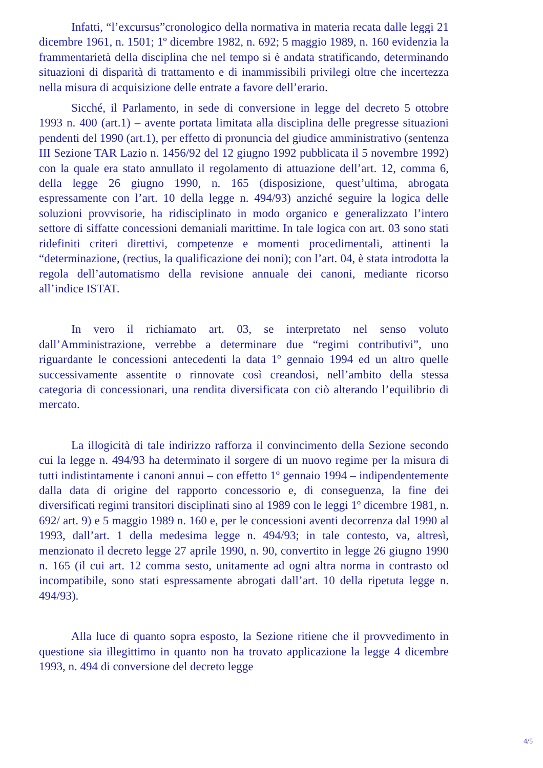Infatti, “l’excursus”cronologico della normativa in materia recata dalle leggi 21 dicembre 1961, n. 1501; 1º dicembre 1982, n. 692; 5 maggio 1989, n. 160 evidenzia la frammentarietà della disciplina che nel tempo si è andata stratificando, determinando situazioni di disparità di trattamento e di inammissibili privilegi oltre che incertezza nella misura di acquisizione delle entrate a favore dell’erario.
Sicché, il Parlamento, in sede di conversione in legge del decreto 5 ottobre 1993 n. 400 (art.1) – avente portata limitata alla disciplina delle pregresse situazioni pendenti del 1990 (art.1), per effetto di pronuncia del giudice amministrativo (sentenza III Sezione TAR Lazio n. 1456/92 del 12 giugno 1992 pubblicata il 5 novembre 1992) con la quale era stato annullato il regolamento di attuazione dell’art. 12, comma 6, della legge 26 giugno 1990, n. 165 (disposizione, quest’ultima, abrogata espressamente con l’art. 10 della legge n. 494/93) anziché seguire la logica delle soluzioni provvisorie, ha ridisciplinato in modo organico e generalizzato l’intero settore di siffatte concessioni demaniali marittime. In tale logica con art. 03 sono stati ridefiniti criteri direttivi, competenze e momenti procedimentali, attinenti la “determinazione, (rectius, la qualificazione dei noni); con l’art. 04, è stata introdotta la regola dell’automatismo della revisione annuale dei canoni, mediante ricorso all’indice ISTAT.
In vero il richiamato art. 03, se interpretato nel senso voluto dall’Amministrazione, verrebbe a determinare due “regimi contributivi”, uno riguardante le concessioni antecedenti la data 1º gennaio 1994 ed un altro quelle successivamente assentite o rinnovate così creandosi, nell’ambito della stessa categoria di concessionari, una rendita diversificata con ciò alterando l’equilibrio di mercato.
La illogicità di tale indirizzo rafforza il convincimento della Sezione secondo cui la legge n. 494/93 ha determinato il sorgere di un nuovo regime per la misura di tutti indistintamente i canoni annui – con effetto 1º gennaio 1994 – indipendentemente dalla data di origine del rapporto concessorio e, di conseguenza, la fine dei diversificati regimi transitori disciplinati sino al 1989 con le leggi 1º dicembre 1981, n. 692/ art. 9) e 5 maggio 1989 n. 160 e, per le concessioni aventi decorrenza dal 1990 al 1993, dall’art. 1 della medesima legge n. 494/93; in tale contesto, va, altresì, menzionato il decreto legge 27 aprile 1990, n. 90, convertito in legge 26 giugno 1990 n. 165 (il cui art. 12 comma sesto, unitamente ad ogni altra norma in contrasto od incompatibile, sono stati espressamente abrogati dall’art. 10 della ripetuta legge n. 494/93).
Alla luce di quanto sopra esposto, la Sezione ritiene che il provvedimento in questione sia illegittimo in quanto non ha trovato applicazione la legge 4 dicembre 1993, n. 494 di conversione del decreto legge
4/5